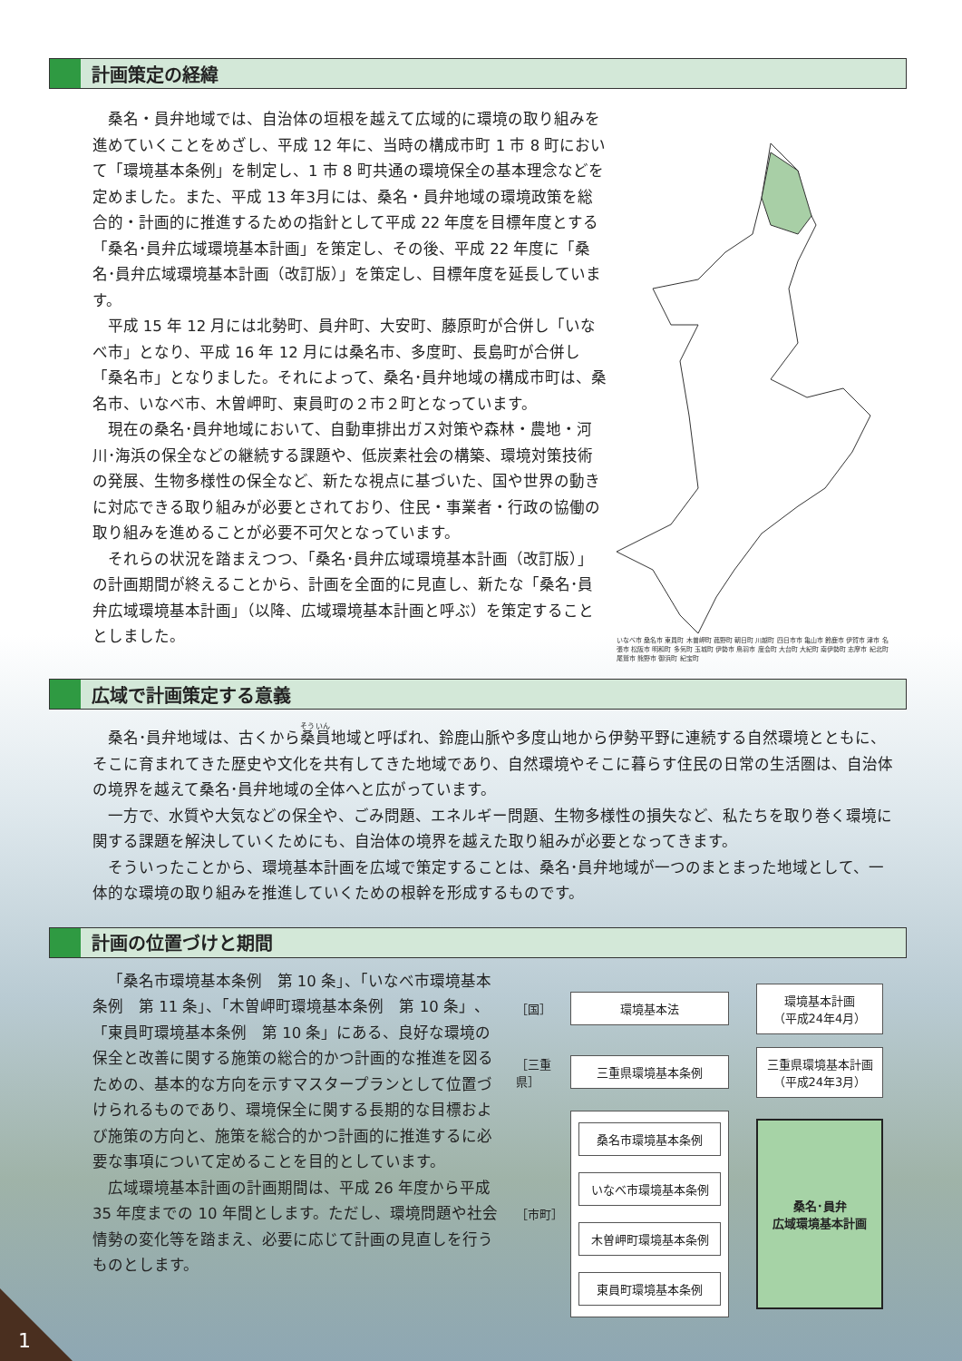計画策定の経緯
桑名・員弁地域では、自治体の垣根を越えて広域的に環境の取り組みを進めていくことをめざし、平成 12 年に、当時の構成市町 1 市 8 町において「環境基本条例」を制定し、1 市 8 町共通の環境保全の基本理念などを定めました。また、平成 13 年3月には、桑名・員弁地域の環境政策を総合的・計画的に推進するための指針として平成 22 年度を目標年度とする「桑名･員弁広域環境基本計画」を策定し、その後、平成 22 年度に「桑名･員弁広域環境基本計画（改訂版）」を策定し、目標年度を延長しています。
平成 15 年 12 月には北勢町、員弁町、大安町、藤原町が合併し「いなべ市」となり、平成 16 年 12 月には桑名市、多度町、長島町が合併し「桑名市」となりました。それによって、桑名･員弁地域の構成市町は、桑名市、いなべ市、木曽岬町、東員町の２市２町となっています。
現在の桑名･員弁地域において、自動車排出ガス対策や森林・農地・河川･海浜の保全などの継続する課題や、低炭素社会の構築、環境対策技術の発展、生物多様性の保全など、新たな視点に基づいた、国や世界の動きに対応できる取り組みが必要とされており、住民・事業者・行政の協働の取り組みを進めることが必要不可欠となっています。
それらの状況を踏まえつつ、「桑名･員弁広域環境基本計画（改訂版）」の計画期間が終えることから、計画を全面的に見直し、新たな「桑名･員弁広域環境基本計画」（以降、広域環境基本計画と呼ぶ）を策定することとしました。
いなべ市 桑名市 東員町 木曽岬町 菰野町 朝日町 川越町 四日市市 亀山市 鈴鹿市 伊賀市 津市 名張市 松阪市 明和町 多気町 玉城町 伊勢市 鳥羽市 度会町 大台町 大紀町 南伊勢町 志摩市 紀北町 尾鷲市 熊野市 御浜町 紀宝町
広域で計画策定する意義
桑名･員弁地域は、古くから桑員地域と呼ばれ、鈴鹿山脈や多度山地から伊勢平野に連続する自然環境とともに、そこに育まれてきた歴史や文化を共有してきた地域であり、自然環境やそこに暮らす住民の日常の生活圏は、自治体の境界を越えて桑名･員弁地域の全体へと広がっています。
一方で、水質や大気などの保全や、ごみ問題、エネルギー問題、生物多様性の損失など、私たちを取り巻く環境に関する課題を解決していくためにも、自治体の境界を越えた取り組みが必要となってきます。
そういったことから、環境基本計画を広域で策定することは、桑名･員弁地域が一つのまとまった地域として、一体的な環境の取り組みを推進していくための根幹を形成するものです。
計画の位置づけと期間
「桑名市環境基本条例　第 10 条」、「いなべ市環境基本条例　第 11 条」、「木曽岬町環境基本条例　第 10 条」、「東員町環境基本条例　第 10 条」にある、良好な環境の保全と改善に関する施策の総合的かつ計画的な推進を図るための、基本的な方向を示すマスタープランとして位置づけられるものであり、環境保全に関する長期的な目標および施策の方向と、施策を総合的かつ計画的に推進するに必要な事項について定めることを目的としています。
広域環境基本計画の計画期間は、平成 26 年度から平成 35 年度までの 10 年間とします。ただし、環境問題や社会情勢の変化等を踏まえ、必要に応じて計画の見直しを行うものとします。
［国］
環境基本法
環境基本計画
（平成24年4月）
［三重県］
三重県環境基本条例
三重県環境基本計画
（平成24年3月）
［市町］
桑名市環境基本条例
いなべ市環境基本条例
木曽岬町環境基本条例
東員町環境基本条例
桑名･員弁
広域環境基本計画
1